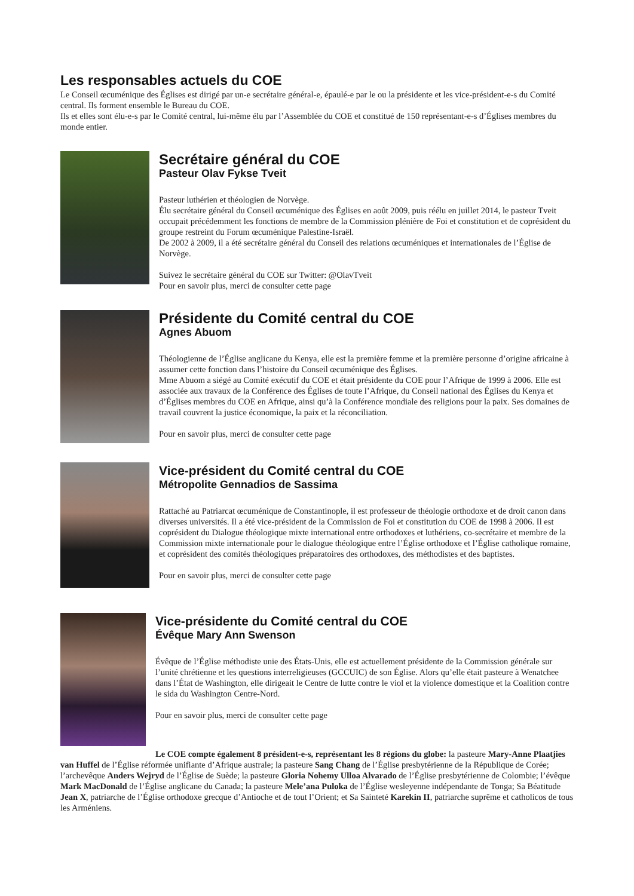Les responsables actuels du COE
Le Conseil œcuménique des Églises est dirigé par un-e secrétaire général-e, épaulé-e par le ou la présidente et les vice-président-e-s du Comité central. Ils forment ensemble le Bureau du COE.
Ils et elles sont élu-e-s par le Comité central, lui-même élu par l’Assemblée du COE et constitué de 150 représentant-e-s d’Églises membres du monde entier.
Secrétaire général du COE
Pasteur Olav Fykse Tveit
Pasteur luthérien et théologien de Norvège.
Élu secrétaire général du Conseil œcuménique des Églises en août 2009, puis réélu en juillet 2014, le pasteur Tveit occupait précédemment les fonctions de membre de la Commission plénière de Foi et constitution et de coprésident du groupe restreint du Forum œcuménique Palestine-Israël.
De 2002 à 2009, il a été secrétaire général du Conseil des relations œcuméniques et internationales de l’Église de Norvège.
Suivez le secrétaire général du COE sur Twitter: @OlavTveit
Pour en savoir plus, merci de consulter cette page
Présidente du Comité central du COE
Agnes Abuom
Théologienne de l’Église anglicane du Kenya, elle est la première femme et la première personne d’origine africaine à assumer cette fonction dans l’histoire du Conseil œcuménique des Églises.
Mme Abuom a siégé au Comité exécutif du COE et était présidente du COE pour l’Afrique de 1999 à 2006. Elle est associée aux travaux de la Conférence des Églises de toute l’Afrique, du Conseil national des Églises du Kenya et d’Églises membres du COE en Afrique, ainsi qu’à la Conférence mondiale des religions pour la paix. Ses domaines de travail couvrent la justice économique, la paix et la réconciliation.
Pour en savoir plus, merci de consulter cette page
Vice-président du Comité central du COE
Métropolite Gennadios de Sassima
Rattaché au Patriarcat œcuménique de Constantinople, il est professeur de théologie orthodoxe et de droit canon dans diverses universités. Il a été vice-président de la Commission de Foi et constitution du COE de 1998 à 2006. Il est coprésident du Dialogue théologique mixte international entre orthodoxes et luthériens, co-secrétaire et membre de la Commission mixte internationale pour le dialogue théologique entre l’Église orthodoxe et l’Église catholique romaine, et coprésident des comités théologiques préparatoires des orthodoxes, des méthodistes et des baptistes.
Pour en savoir plus, merci de consulter cette page
Vice-présidente du Comité central du COE
Évêque Mary Ann Swenson
Évêque de l’Église méthodiste unie des États-Unis, elle est actuellement présidente de la Commission générale sur l’unité chrétienne et les questions interreligieuses (GCCUIC) de son Église. Alors qu’elle était pasteure à Wenatchee dans l’État de Washington, elle dirigeait le Centre de lutte contre le viol et la violence domestique et la Coalition contre le sida du Washington Centre-Nord.
Pour en savoir plus, merci de consulter cette page
Le COE compte également 8 président-e-s, représentant les 8 régions du globe: la pasteure Mary-Anne Plaatjies van Huffel de l’Église réformée unifiante d’Afrique australe; la pasteure Sang Chang de l’Église presbytérienne de la République de Corée; l’archevêque Anders Wejryd de l’Église de Suède; la pasteure Gloria Nohemy Ulloa Alvarado de l’Église presbytérienne de Colombie; l’évêque Mark MacDonald de l’Église anglicane du Canada; la pasteure Mele’ana Puloka de l’Église wesleyenne indépendante de Tonga; Sa Béatitude Jean X, patriarche de l’Église orthodoxe grecque d’Antioche et de tout l’Orient; et Sa Sainteté Karekin II, patriarche suprême et catholicos de tous les Arméniens.